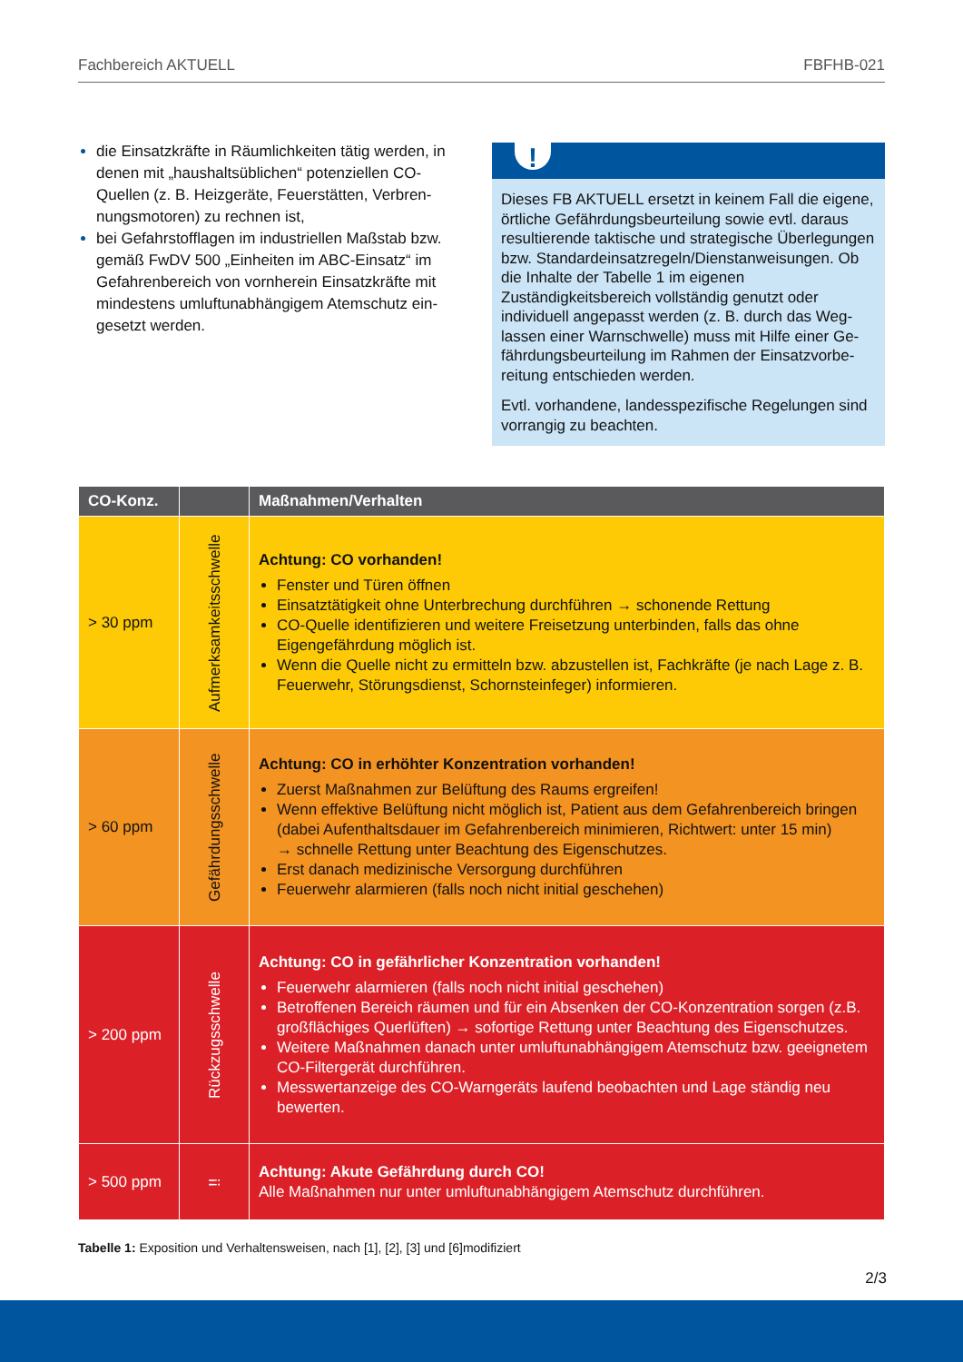Fachbereich AKTUELL FBFHB-021
die Einsatzkräfte in Räumlichkeiten tätig werden, in denen mit „haushaltsüblichen“ potenziellen CO-Quellen (z. B. Heizgeräte, Feuerstätten, Verbren­nungsmotoren) zu rechnen ist,
bei Gefahrstofflagen im industriellen Maßstab bzw. gemäß FwDV 500 „Einheiten im ABC-Einsatz“ im Gefahrenbereich von vornherein Einsatzkräfte mit mindestens umluftunabhängigem Atemschutz ein­gesetzt werden.
!
Dieses FB AKTUELL ersetzt in keinem Fall die ei­gene, örtliche Gefährdungsbeurteilung sowie evtl. daraus resultierende taktische und strategische Überlegungen bzw. Standardeinsatzregeln/Dienst­anweisungen. Ob die Inhalte der Tabelle 1 im eige­nen Zuständigkeitsbereich vollständig genutzt oder individuell angepasst werden (z. B. durch das Weg­lassen einer Warnschwelle) muss mit Hilfe einer Ge­fährdungsbeurteilung im Rahmen der Einsatzvorbe­reitung entschieden werden.
Evtl. vorhandene, landesspezifische Regelungen sind vorrangig zu beachten.
| CO-Konz. | | Maßnahmen/Verhalten |
| --- | --- | --- |
| > 30 ppm | Aufmerksamkeitsschwelle | Achtung: CO vorhanden! Fenster und Türen öffnen Einsatztätigkeit ohne Unterbrechung durchführen → schonende Rettung CO-Quelle identifizieren und weitere Freisetzung unterbinden, falls das ohne Eigengefährdung möglich ist. Wenn die Quelle nicht zu ermitteln bzw. abzustellen ist, Fachkräfte (je nach Lage z. B. Feuerwehr, Störungsdienst, Schornsteinfeger) informieren. |
| > 60 ppm | Gefährdungsschwelle | Achtung: CO in erhöhter Konzentration vorhanden! Zuerst Maßnahmen zur Belüftung des Raums ergreifen! Wenn effektive Belüftung nicht möglich ist, Patient aus dem Gefahrenbereich bringen (dabei Aufenthaltsdauer im Gefahrenbereich minimieren, Richtwert: unter 15 min) → schnelle Rettung unter Beachtung des Eigenschutzes. Erst danach medizinische Versorgung durchführen Feuerwehr alarmieren (falls noch nicht initial geschehen) |
| > 200 ppm | Rückzugsschwelle | Achtung: CO in gefährlicher Konzentration vorhanden! Feuerwehr alarmieren (falls noch nicht initial geschehen) Betroffenen Bereich räumen und für ein Absenken der CO-Konzentration sorgen (z.B. großflächiges Querlüften) → sofortige Rettung unter Beachtung des Eigen­schutzes. Weitere Maßnahmen danach unter umluftunabhängigem Atemschutz bzw. geeignetem CO-Filtergerät durchführen. Messwertanzeige des CO-Warngeräts laufend beobachten und Lage ständig neu bewerten. |
| > 500 ppm | !! | Achtung: Akute Gefährdung durch CO! Alle Maßnahmen nur unter umluftunabhängigem Atemschutz durchführen. |
Tabelle 1: Exposition und Verhaltensweisen, nach [1], [2], [3] und [6]modifiziert
2/3